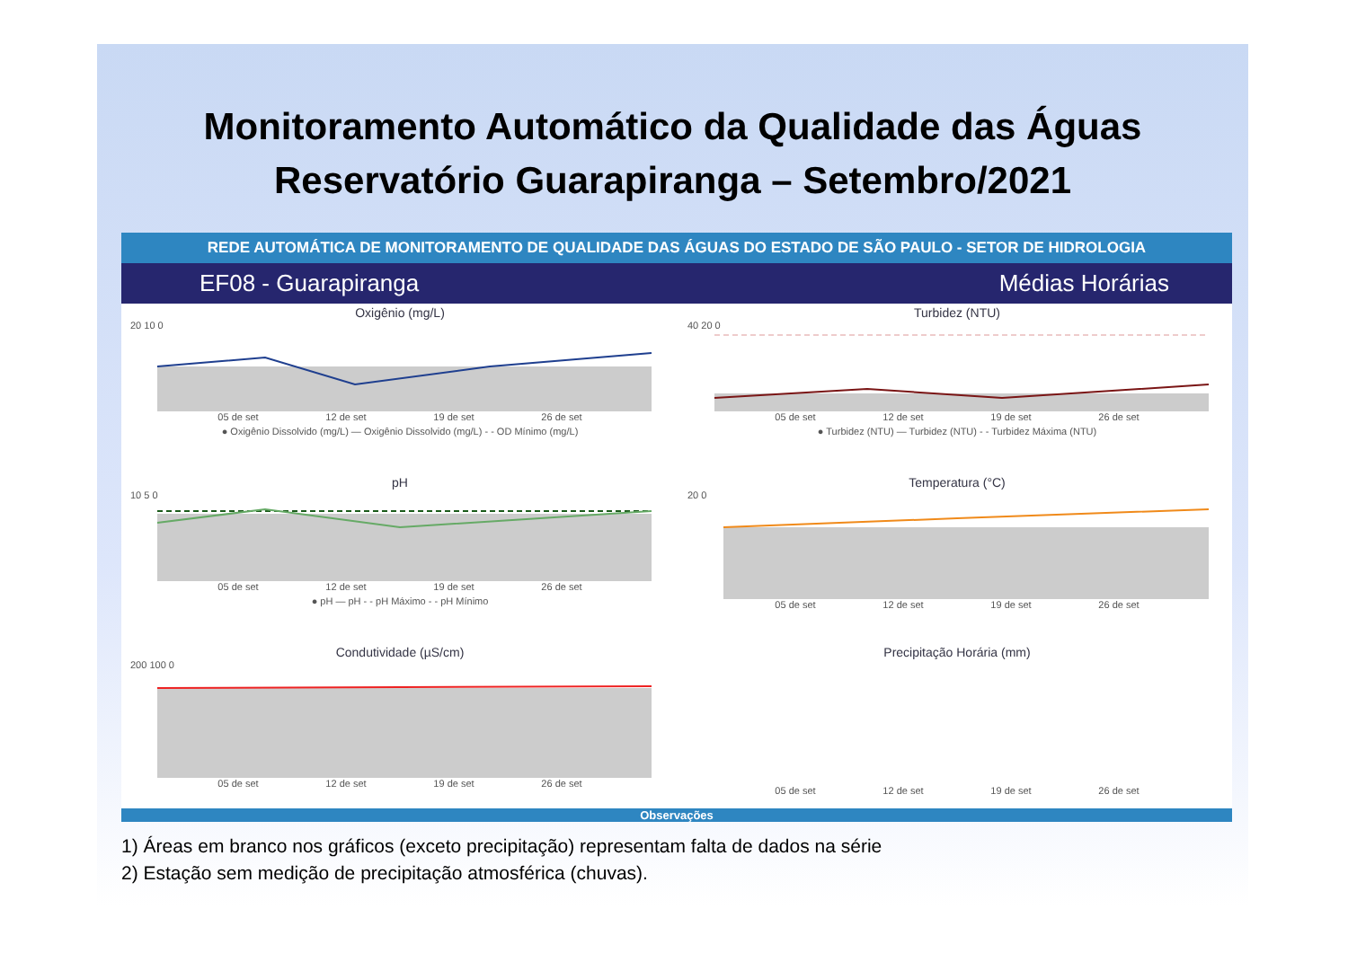Monitoramento Automático da Qualidade das Águas
Reservatório Guarapiranga – Setembro/2021
REDE AUTOMÁTICA DE MONITORAMENTO DE QUALIDADE DAS ÁGUAS DO ESTADO DE SÃO PAULO - SETOR DE HIDROLOGIA
EF08 - Guarapiranga Médias Horárias
Oxigênio (mg/L)
20 10 0
05 de set 12 de set 19 de set 26 de set
● Oxigênio Dissolvido (mg/L) — Oxigênio Dissolvido (mg/L) - - OD Mínimo (mg/L)
Turbidez (NTU)
40 20 0
05 de set 12 de set 19 de set 26 de set
● Turbidez (NTU) — Turbidez (NTU) - - Turbidez Máxima (NTU)
pH
10 5 0
05 de set 12 de set 19 de set 26 de set
● pH — pH - - pH Máximo - - pH Mínimo
Temperatura (°C)
20 0
05 de set 12 de set 19 de set 26 de set
Condutividade (µS/cm)
200 100 0
05 de set 12 de set 19 de set 26 de set
Precipitação Horária (mm)
05 de set 12 de set 19 de set 26 de set
Observações
1) Áreas em branco nos gráficos (exceto precipitação) representam falta de dados na série
2) Estação sem medição de precipitação atmosférica (chuvas).